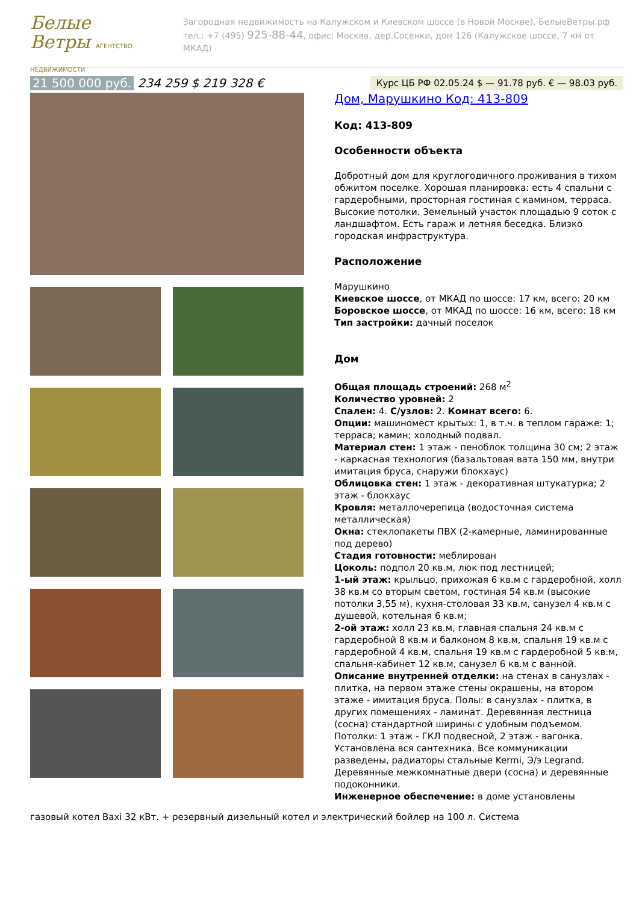Белые Ветры АГЕНТСТВО НЕДВИЖИМОСТИ
Загородная недвижимость на Калужском и Киевском шоссе (в Новой Москве), БелыеВетры.рф
тел.: +7 (495) 925-88-44, офис: Москва, дер.Сосенки, дом 126 (Калужское шоссе, 7 км от МКАД)
21 500 000 руб. 234 259 $ 219 328 €
Курс ЦБ РФ 02.05.24 $ — 91.78 руб. € — 98.03 руб.
Дом, Марушкино Код: 413-809
Код: 413-809
Особенности объекта
Добротный дом для круглогодичного проживания в тихом обжитом поселке. Хорошая планировка: есть 4 спальни с гардеробными, просторная гостиная с камином, терраса. Высокие потолки. Земельный участок площадью 9 соток с ландшафтом. Есть гараж и летняя беседка. Близко городская инфраструктура.
Расположение
Марушкино
Киевское шоссе, от МКАД по шоссе: 17 км, всего: 20 км
Боровское шоссе, от МКАД по шоссе: 16 км, всего: 18 км
Тип застройки: дачный поселок
Дом
Общая площадь строений: 268 м<sup>2</sup>
Количество уровней: 2
Спален: 4. С/узлов: 2. Комнат всего: 6.
Опции: машиномест крытых: 1, в т.ч. в теплом гараже: 1; терраса; камин; холодный подвал.
Материал стен: 1 этаж - пеноблок толщина 30 см; 2 этаж - каркасная технология (базальтовая вата 150 мм, внутри имитация бруса, снаружи блокхаус)
Облицовка стен: 1 этаж - декоративная штукатурка; 2 этаж - блокхаус
Кровля: металлочерепица (водосточная система металлическая)
Окна: стеклопакеты ПВХ (2-камерные, ламинированные под дерево)
Стадия готовности: меблирован
Цоколь: подпол 20 кв.м, люк под лестницей;
1-ый этаж: крыльцо, прихожая 6 кв.м с гардеробной, холл 38 кв.м со вторым светом, гостиная 54 кв.м (высокие потолки 3,55 м), кухня-столовая 33 кв.м, санузел 4 кв.м с душевой, котельная 6 кв.м;
2-ой этаж: холл 23 кв.м, главная спальня 24 кв.м с гардеробной 8 кв.м и балконом 8 кв.м, спальня 19 кв.м с гардеробной 4 кв.м, спальня 19 кв.м с гардеробной 5 кв.м, спальня-кабинет 12 кв.м, санузел 6 кв.м с ванной.
Описание внутренней отделки: на стенах в санузлах - плитка, на первом этаже стены окрашены, на втором этаже - имитация бруса. Полы: в санузлах - плитка, в других помещениях - ламинат. Деревянная лестница (сосна) стандартной ширины с удобным подъемом. Потолки: 1 этаж - ГКЛ подвесной, 2 этаж - вагонка. Установлена вся сантехника. Все коммуникации разведены, радиаторы стальные Kermi, Э/э Legrand. Деревянные межкомнатные двери (сосна) и деревянные подоконники.
Инженерное обеспечение: в доме установлены
газовый котел Baxi 32 кВт. + резервный дизельный котел и электрический бойлер на 100 л. Система